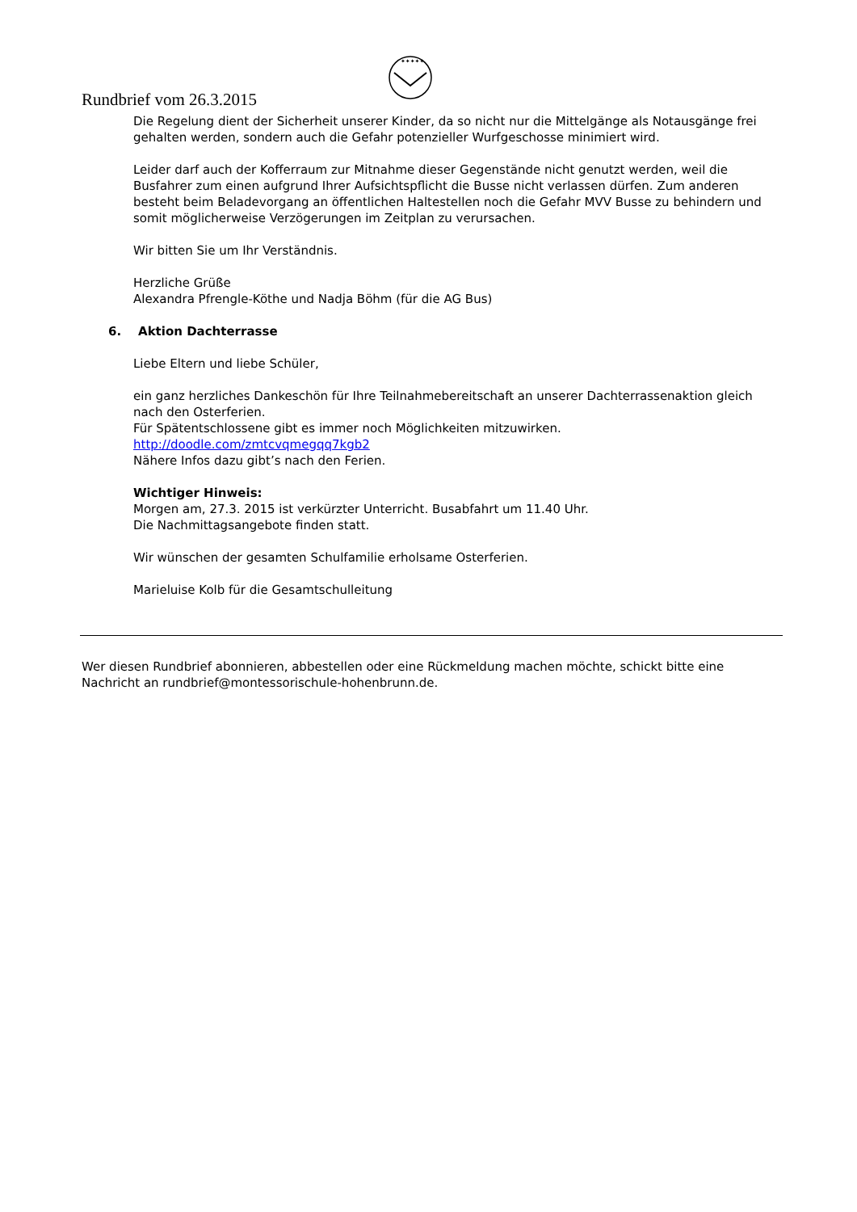✦✦✦✦✦
Rundbrief vom 26.3.2015
Die Regelung dient der Sicherheit unserer Kinder, da so nicht nur die Mittelgänge als Notausgänge frei gehalten werden, sondern auch die Gefahr potenzieller Wurfgeschosse minimiert wird.
Leider darf auch der Kofferraum zur Mitnahme dieser Gegenstände nicht genutzt werden, weil die Busfahrer zum einen aufgrund Ihrer Aufsichtspflicht die Busse nicht verlassen dürfen. Zum anderen besteht beim Beladevorgang an öffentlichen Haltestellen noch die Gefahr MVV Busse zu behindern und somit möglicherweise Verzögerungen im Zeitplan zu verursachen.
Wir bitten Sie um Ihr Verständnis.
Herzliche Grüße
Alexandra Pfrengle-Köthe und Nadja Böhm (für die AG Bus)
6. Aktion Dachterrasse
Liebe Eltern und liebe Schüler,
ein ganz herzliches Dankeschön für Ihre Teilnahmebereitschaft an unserer Dachterrassenaktion gleich nach den Osterferien.
Für Spätentschlossene gibt es immer noch Möglichkeiten mitzuwirken.
http://doodle.com/zmtcvqmegqq7kgb2
Nähere Infos dazu gibt’s nach den Ferien.
Wichtiger Hinweis:
Morgen am, 27.3. 2015 ist verkürzter Unterricht. Busabfahrt um 11.40 Uhr.
Die Nachmittagsangebote finden statt.
Wir wünschen der gesamten Schulfamilie erholsame Osterferien.
Marieluise Kolb für die Gesamtschulleitung
Wer diesen Rundbrief abonnieren, abbestellen oder eine Rückmeldung machen möchte, schickt bitte eine Nachricht an rundbrief@montessorischule-hohenbrunn.de.